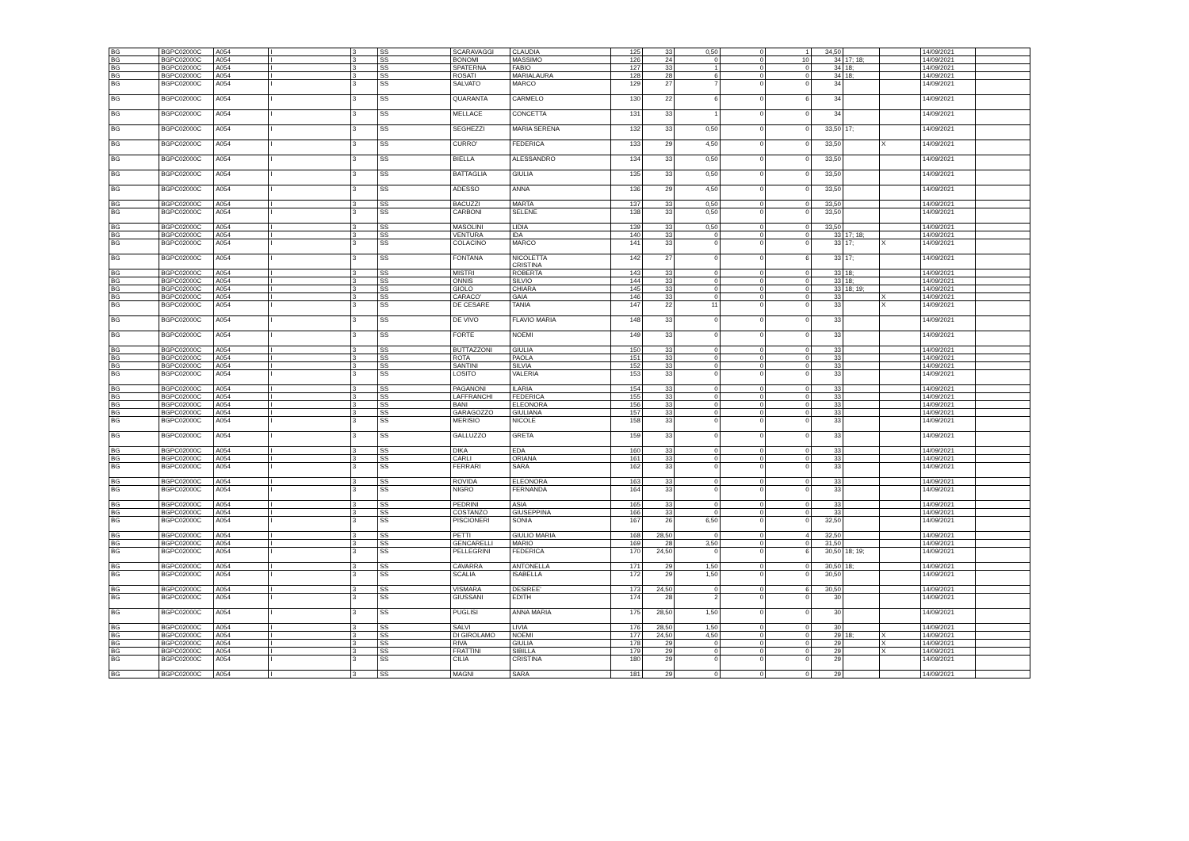| BG | BGPC02000C | A054 | I | 3 | SS | SCARAVAGGI | CLAUDIA | 125 | 33 | 0,50 | 0 | 1 | 34,50 | | | 14/09/2021 | |
| BG | BGPC02000C | A054 | I | 3 | SS | BONOMI | MASSIMO | 126 | 24 | 0 | 0 | 10 | 34 | 17; 18; | | 14/09/2021 | |
| BG | BGPC02000C | A054 | I | 3 | SS | SPATERNA | FABIO | 127 | 33 | 1 | 0 | 0 | 34 | 18; | | 14/09/2021 | |
| BG | BGPC02000C | A054 | I | 3 | SS | ROSATI | MARIALAURA | 128 | 28 | 6 | 0 | 0 | 34 | 18; | | 14/09/2021 | |
| BG | BGPC02000C | A054 | I | 3 | SS | SALVATO | MARCO | 129 | 27 | 7 | 0 | 0 | 34 | | | 14/09/2021 | |
| BG | BGPC02000C | A054 | I | 3 | SS | QUARANTA | CARMELO | 130 | 22 | 6 | 0 | 6 | 34 | | | 14/09/2021 | |
| BG | BGPC02000C | A054 | I | 3 | SS | MELLACE | CONCETTA | 131 | 33 | 1 | 0 | 0 | 34 | | | 14/09/2021 | |
| BG | BGPC02000C | A054 | I | 3 | SS | SEGHEZZI | MARIA SERENA | 132 | 33 | 0,50 | 0 | 0 | 33,50 | 17; | | 14/09/2021 | |
| BG | BGPC02000C | A054 | I | 3 | SS | CURRO' | FEDERICA | 133 | 29 | 4,50 | 0 | 0 | 33,50 | | X | 14/09/2021 | |
| BG | BGPC02000C | A054 | I | 3 | SS | BIELLA | ALESSANDRO | 134 | 33 | 0,50 | 0 | 0 | 33,50 | | | 14/09/2021 | |
| BG | BGPC02000C | A054 | I | 3 | SS | BATTAGLIA | GIULIA | 135 | 33 | 0,50 | 0 | 0 | 33,50 | | | 14/09/2021 | |
| BG | BGPC02000C | A054 | I | 3 | SS | ADESSO | ANNA | 136 | 29 | 4,50 | 0 | 0 | 33,50 | | | 14/09/2021 | |
| BG | BGPC02000C | A054 | I | 3 | SS | BACUZZI | MARTA | 137 | 33 | 0,50 | 0 | 0 | 33,50 | | | 14/09/2021 | |
| BG | BGPC02000C | A054 | I | 3 | SS | CARBONI | SELENE | 138 | 33 | 0,50 | 0 | 0 | 33,50 | | | 14/09/2021 | |
| BG | BGPC02000C | A054 | I | 3 | SS | MASOLINI | LIDIA | 139 | 33 | 0,50 | 0 | 0 | 33,50 | | | 14/09/2021 | |
| BG | BGPC02000C | A054 | I | 3 | SS | VENTURA | IDA | 140 | 33 | 0 | 0 | 0 | 33 | 17; 18; | | 14/09/2021 | |
| BG | BGPC02000C | A054 | I | 3 | SS | COLACINO | MARCO | 141 | 33 | 0 | 0 | 0 | 33 | 17; | X | 14/09/2021 | |
| BG | BGPC02000C | A054 | I | 3 | SS | FONTANA | NICOLETTA CRISTINA | 142 | 27 | 0 | 0 | 6 | 33 | 17; | | 14/09/2021 | |
| BG | BGPC02000C | A054 | I | 3 | SS | MISTRI | ROBERTA | 143 | 33 | 0 | 0 | 0 | 33 | 18; | | 14/09/2021 | |
| BG | BGPC02000C | A054 | I | 3 | SS | ONNIS | SILVIO | 144 | 33 | 0 | 0 | 0 | 33 | 18; | | 14/09/2021 | |
| BG | BGPC02000C | A054 | I | 3 | SS | GIOLO | CHIARA | 145 | 33 | 0 | 0 | 0 | 33 | 18; 19; | | 14/09/2021 | |
| BG | BGPC02000C | A054 | I | 3 | SS | CARACO' | GAIA | 146 | 33 | 0 | 0 | 0 | 33 | | X | 14/09/2021 | |
| BG | BGPC02000C | A054 | I | 3 | SS | DE CESARE | TANIA | 147 | 22 | 11 | 0 | 0 | 33 | | X | 14/09/2021 | |
| BG | BGPC02000C | A054 | I | 3 | SS | DE VIVO | FLAVIO MARIA | 148 | 33 | 0 | 0 | 0 | 33 | | | 14/09/2021 | |
| BG | BGPC02000C | A054 | I | 3 | SS | FORTE | NOEMI | 149 | 33 | 0 | 0 | 0 | 33 | | | 14/09/2021 | |
| BG | BGPC02000C | A054 | I | 3 | SS | BUTTAZZONI | GIULIA | 150 | 33 | 0 | 0 | 0 | 33 | | | 14/09/2021 | |
| BG | BGPC02000C | A054 | I | 3 | SS | ROTA | PAOLA | 151 | 33 | 0 | 0 | 0 | 33 | | | 14/09/2021 | |
| BG | BGPC02000C | A054 | I | 3 | SS | SANTINI | SILVIA | 152 | 33 | 0 | 0 | 0 | 33 | | | 14/09/2021 | |
| BG | BGPC02000C | A054 | I | 3 | SS | LOSITO | VALERIA | 153 | 33 | 0 | 0 | 0 | 33 | | | 14/09/2021 | |
| BG | BGPC02000C | A054 | I | 3 | SS | PAGANONI | ILARIA | 154 | 33 | 0 | 0 | 0 | 33 | | | 14/09/2021 | |
| BG | BGPC02000C | A054 | I | 3 | SS | LAFFRANCHI | FEDERICA | 155 | 33 | 0 | 0 | 0 | 33 | | | 14/09/2021 | |
| BG | BGPC02000C | A054 | I | 3 | SS | BANI | ELEONORA | 156 | 33 | 0 | 0 | 0 | 33 | | | 14/09/2021 | |
| BG | BGPC02000C | A054 | I | 3 | SS | GARAGOZZO | GIULIANA | 157 | 33 | 0 | 0 | 0 | 33 | | | 14/09/2021 | |
| BG | BGPC02000C | A054 | I | 3 | SS | MERISIO | NICOLE | 158 | 33 | 0 | 0 | 0 | 33 | | | 14/09/2021 | |
| BG | BGPC02000C | A054 | I | 3 | SS | GALLUZZO | GRETA | 159 | 33 | 0 | 0 | 0 | 33 | | | 14/09/2021 | |
| BG | BGPC02000C | A054 | I | 3 | SS | DIKA | EDA | 160 | 33 | 0 | 0 | 0 | 33 | | | 14/09/2021 | |
| BG | BGPC02000C | A054 | I | 3 | SS | CARLI | ORIANA | 161 | 33 | 0 | 0 | 0 | 33 | | | 14/09/2021 | |
| BG | BGPC02000C | A054 | I | 3 | SS | FERRARI | SARA | 162 | 33 | 0 | 0 | 0 | 33 | | | 14/09/2021 | |
| BG | BGPC02000C | A054 | I | 3 | SS | ROVIDA | ELEONORA | 163 | 33 | 0 | 0 | 0 | 33 | | | 14/09/2021 | |
| BG | BGPC02000C | A054 | I | 3 | SS | NIGRO | FERNANDA | 164 | 33 | 0 | 0 | 0 | 33 | | | 14/09/2021 | |
| BG | BGPC02000C | A054 | I | 3 | SS | PEDRINI | ASIA | 165 | 33 | 0 | 0 | 0 | 33 | | | 14/09/2021 | |
| BG | BGPC02000C | A054 | I | 3 | SS | COSTANZO | GIUSEPPINA | 166 | 33 | 0 | 0 | 0 | 33 | | | 14/09/2021 | |
| BG | BGPC02000C | A054 | I | 3 | SS | PISCIONERI | SONIA | 167 | 26 | 6,50 | 0 | 0 | 32,50 | | | 14/09/2021 | |
| BG | BGPC02000C | A054 | I | 3 | SS | PETTI | GIULIO MARIA | 168 | 28,50 | 0 | 0 | 4 | 32,50 | | | 14/09/2021 | |
| BG | BGPC02000C | A054 | I | 3 | SS | GENCARELLI | MARIO | 169 | 28 | 3,50 | 0 | 0 | 31,50 | | | 14/09/2021 | |
| BG | BGPC02000C | A054 | I | 3 | SS | PELLEGRINI | FEDERICA | 170 | 24,50 | 0 | 0 | 6 | 30,50 | 18; 19; | | 14/09/2021 | |
| BG | BGPC02000C | A054 | I | 3 | SS | CAVARRA | ANTONELLA | 171 | 29 | 1,50 | 0 | 0 | 30,50 | 18; | | 14/09/2021 | |
| BG | BGPC02000C | A054 | I | 3 | SS | SCALIA | ISABELLA | 172 | 29 | 1,50 | 0 | 0 | 30,50 | | | 14/09/2021 | |
| BG | BGPC02000C | A054 | I | 3 | SS | VISMARA | DESIREE' | 173 | 24,50 | 0 | 0 | 6 | 30,50 | | | 14/09/2021 | |
| BG | BGPC02000C | A054 | I | 3 | SS | GIUSSANI | EDITH | 174 | 28 | 2 | 0 | 0 | 30 | | | 14/09/2021 | |
| BG | BGPC02000C | A054 | I | 3 | SS | PUGLISI | ANNA MARIA | 175 | 28,50 | 1,50 | 0 | 0 | 30 | | | 14/09/2021 | |
| BG | BGPC02000C | A054 | I | 3 | SS | SALVI | LIVIA | 176 | 28,50 | 1,50 | 0 | 0 | 30 | | | 14/09/2021 | |
| BG | BGPC02000C | A054 | I | 3 | SS | DI GIROLAMO | NOEMI | 177 | 24,50 | 4,50 | 0 | 0 | 29 | 18; | X | 14/09/2021 | |
| BG | BGPC02000C | A054 | I | 3 | SS | RIVA | GIULIA | 178 | 29 | 0 | 0 | 0 | 29 | | X | 14/09/2021 | |
| BG | BGPC02000C | A054 | I | 3 | SS | FRATTINI | SIBILLA | 179 | 29 | 0 | 0 | 0 | 29 | | X | 14/09/2021 | |
| BG | BGPC02000C | A054 | I | 3 | SS | CILIA | CRISTINA | 180 | 29 | 0 | 0 | 0 | 29 | | | 14/09/2021 | |
| BG | BGPC02000C | A054 | I | 3 | SS | MAGNI | SARA | 181 | 29 | 0 | 0 | 0 | 29 | | | 14/09/2021 | |